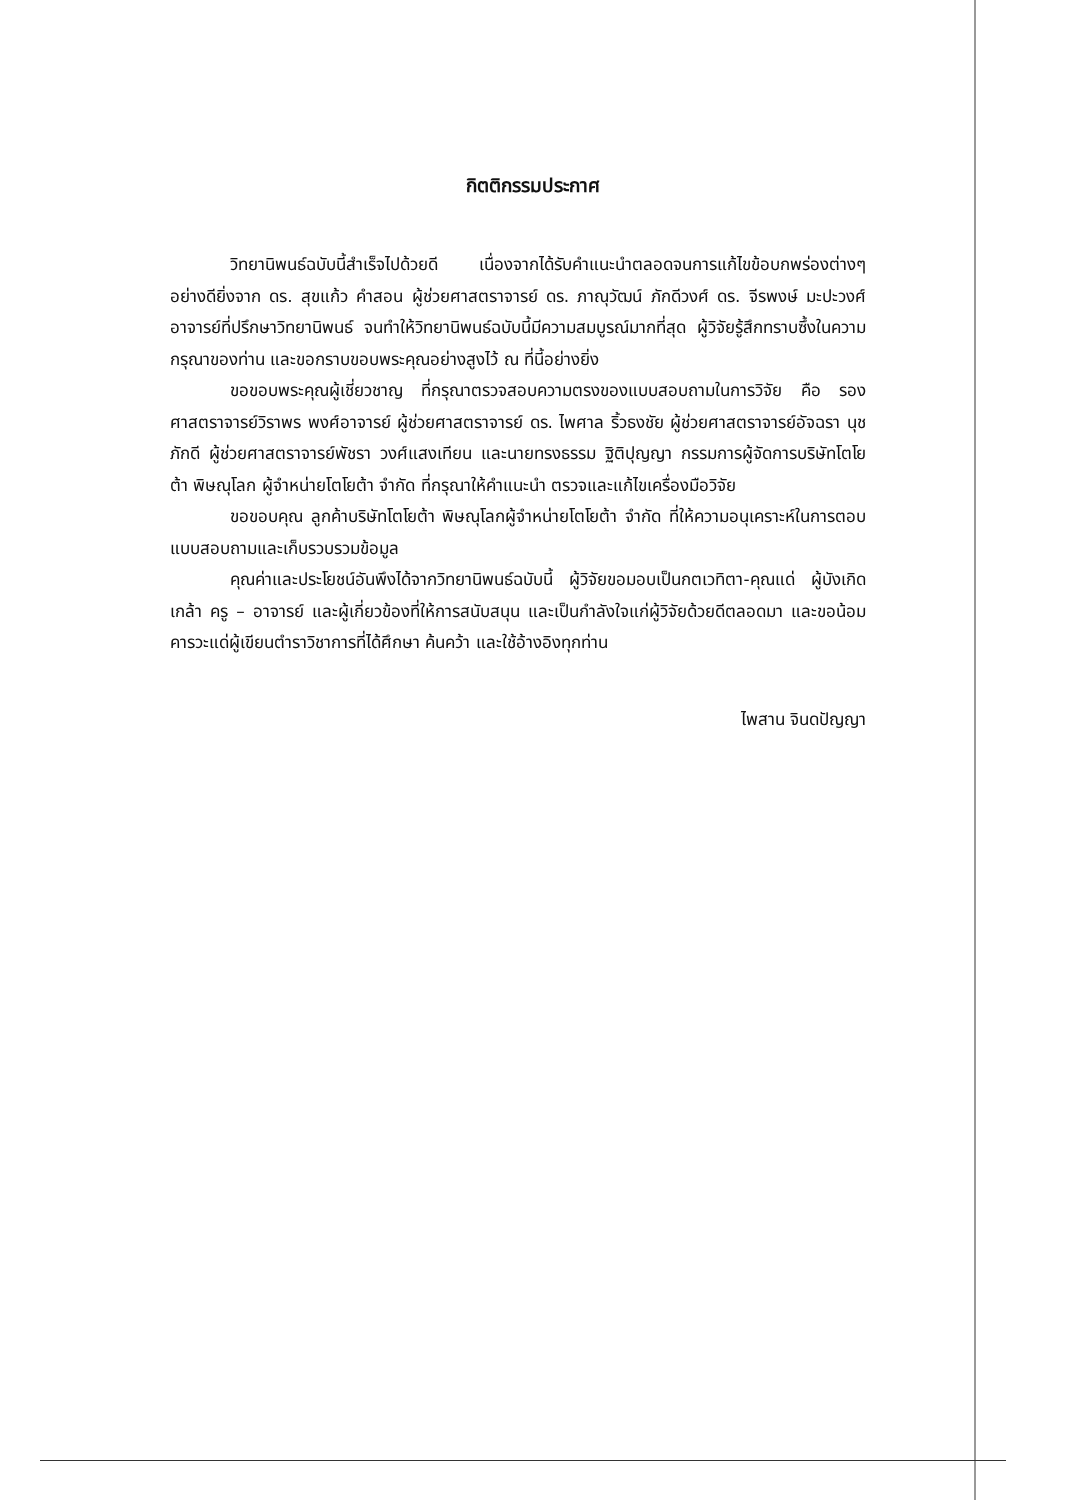กิตติกรรมประกาศ
วิทยานิพนธ์ฉบับนี้สำเร็จไปด้วยดี เนื่องจากได้รับคำแนะนำตลอดจนการแก้ไขข้อบกพร่องต่างๆ อย่างดียิ่งจาก ดร. สุขแก้ว คำสอน ผู้ช่วยศาสตราจารย์ ดร. ภาณุวัฒน์ ภักดีวงศ์ ดร. จีรพงษ์ มะปะวงศ์ อาจารย์ที่ปรึกษาวิทยานิพนธ์ จนทำให้วิทยานิพนธ์ฉบับนี้มีความสมบูรณ์มากที่สุด ผู้วิจัยรู้สึกทราบซึ้งในความกรุณาของท่าน และขอกราบขอบพระคุณอย่างสูงไว้ ณ ที่นี้อย่างยิ่ง
ขอขอบพระคุณผู้เชี่ยวชาญ ที่กรุณาตรวจสอบความตรงของแบบสอบถามในการวิจัย คือ รองศาสตราจารย์วิราพร พงศ์อาจารย์ ผู้ช่วยศาสตราจารย์ ดร. ไพศาล ริ้วธงชัย ผู้ช่วยศาสตราจารย์อัจฉรา นุชภักดี ผู้ช่วยศาสตราจารย์พัชรา วงศ์แสงเทียน และนายทรงธรรม ฐิติปุญญา กรรมการผู้จัดการบริษัทโตโยต้า พิษณุโลก ผู้จำหน่ายโตโยต้า จำกัด ที่กรุณาให้คำแนะนำ ตรวจและแก้ไขเครื่องมือวิจัย
ขอขอบคุณ ลูกค้าบริษัทโตโยต้า พิษณุโลกผู้จำหน่ายโตโยต้า จำกัด ที่ให้ความอนุเคราะห์ในการตอบแบบสอบถามและเก็บรวบรวมข้อมูล
คุณค่าและประโยชน์อันพึงได้จากวิทยานิพนธ์ฉบับนี้ ผู้วิจัยขอมอบเป็นกตเวทิตา-คุณแด่ ผู้บังเกิดเกล้า ครู – อาจารย์ และผู้เกี่ยวข้องที่ให้การสนับสนุน และเป็นกำลังใจแก่ผู้วิจัยด้วยดีตลอดมา และขอน้อมคารวะแด่ผู้เขียนตำราวิชาการที่ได้ศึกษา ค้นคว้า และใช้อ้างอิงทุกท่าน
ไพสาน จินดปัญญา